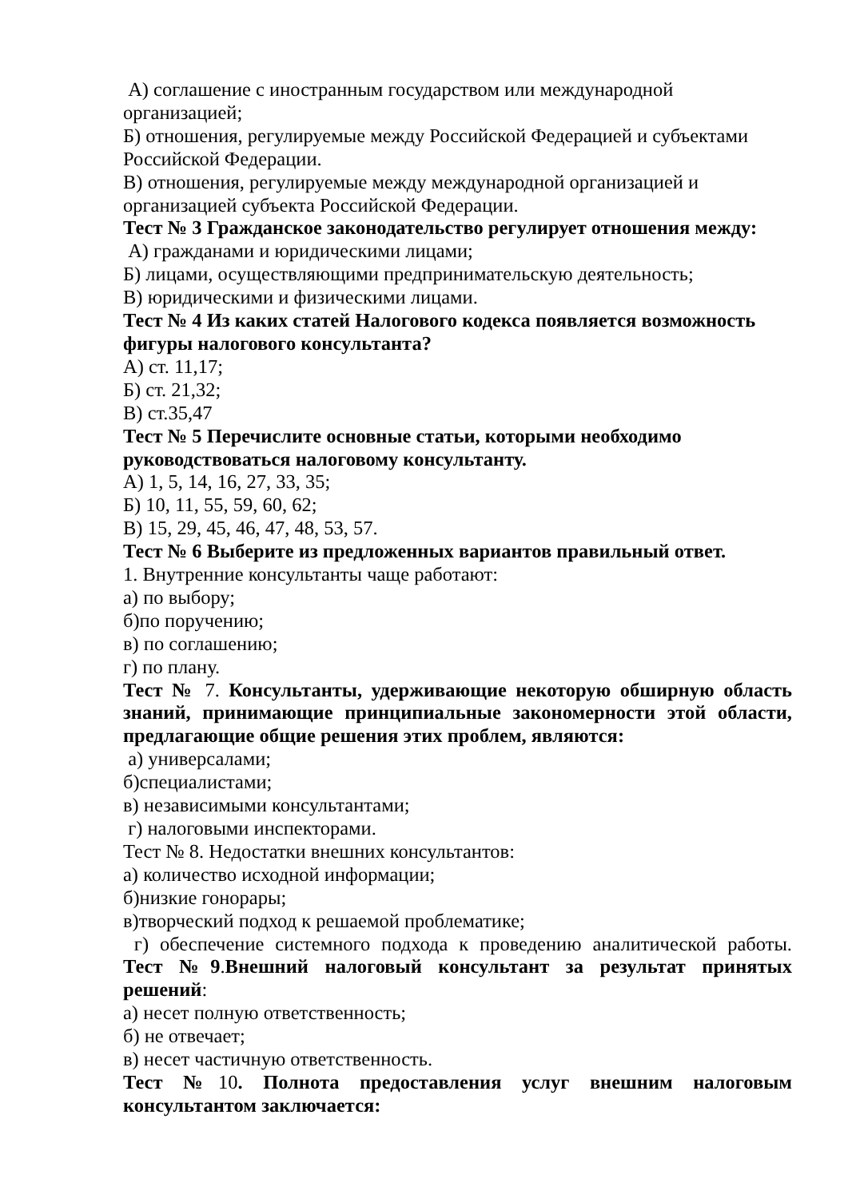А) соглашение с иностранным государством или международной организацией;
Б) отношения, регулируемые между Российской Федерацией и субъектами Российской Федерации.
В) отношения, регулируемые между международной организацией и организацией субъекта Российской Федерации.
Тест № 3 Гражданское законодательство регулирует отношения между:
А) гражданами и юридическими лицами;
Б) лицами, осуществляющими предпринимательскую деятельность;
В) юридическими и физическими лицами.
Тест № 4 Из каких статей Налогового кодекса появляется возможность фигуры налогового консультанта?
А) ст. 11,17;
Б) ст. 21,32;
В) ст.35,47
Тест № 5 Перечислите основные статьи, которыми необходимо руководствоваться налоговому консультанту.
А) 1, 5, 14, 16, 27, 33, 35;
Б) 10, 11, 55, 59, 60, 62;
В) 15, 29, 45, 46, 47, 48, 53, 57.
Тест № 6 Выберите из предложенных вариантов правильный ответ.
1. Внутренние консультанты чаще работают:
а) по выбору;
б)по поручению;
в) по соглашению;
г) по плану.
Тест № 7. Консультанты, удерживающие некоторую обширную область знаний, принимающие принципиальные закономерности этой области, предлагающие общие решения этих проблем, являются:
а) универсалами;
б)специалистами;
в) независимыми консультантами;
г) налоговыми инспекторами.
Тест № 8. Недостатки внешних консультантов:
а) количество исходной информации;
б)низкие гонорары;
в)творческий подход к решаемой проблематике;
г) обеспечение системного подхода к проведению аналитической работы.
Тест №9.Внешний налоговый консультант за результат принятых решений:
а) несет полную ответственность;
б) не отвечает;
в) несет частичную ответственность.
Тест №10. Полнота предоставления услуг внешним налоговым консультантом заключается: